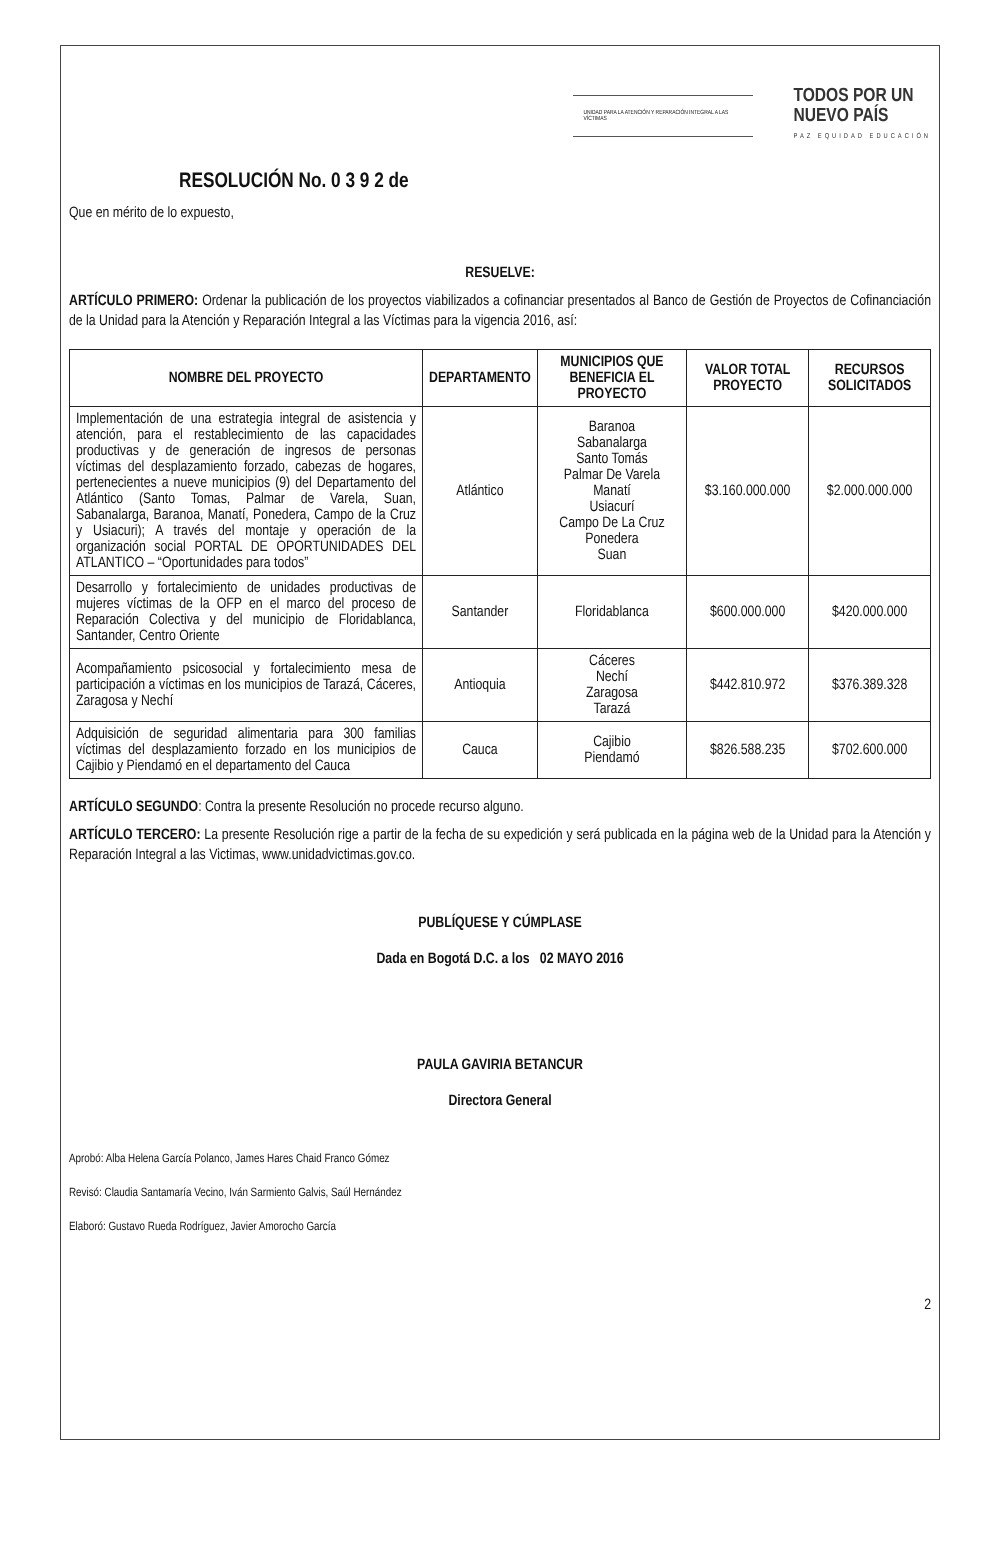UNIDAD PARA LA ATENCIÓN Y REPARACIÓN INTEGRAL A LAS VÍCTIMAS
TODOS POR UN
NUEVO PAÍS
PAZ EQUIDAD EDUCACIÓN
RESOLUCIÓN No. 0 3 9 2 de
Que en mérito de lo expuesto,
RESUELVE:
ARTÍCULO PRIMERO: Ordenar la publicación de los proyectos viabilizados a cofinanciar presentados al Banco de Gestión de Proyectos de Cofinanciación de la Unidad para la Atención y Reparación Integral a las Víctimas para la vigencia 2016, así:
| NOMBRE DEL PROYECTO | DEPARTAMENTO | MUNICIPIOS QUE BENEFICIA EL PROYECTO | VALOR TOTAL PROYECTO | RECURSOS SOLICITADOS |
| --- | --- | --- | --- | --- |
| Implementación de una estrategia integral de asistencia y atención, para el restablecimiento de las capacidades productivas y de generación de ingresos de personas víctimas del desplazamiento forzado, cabezas de hogares, pertenecientes a nueve municipios (9) del Departamento del Atlántico (Santo Tomas, Palmar de Varela, Suan, Sabanalarga, Baranoa, Manatí, Ponedera, Campo de la Cruz y Usiacuri); A través del montaje y operación de la organización social PORTAL DE OPORTUNIDADES DEL ATLANTICO – “Oportunidades para todos” | Atlántico | Baranoa Sabanalarga Santo Tomás Palmar De Varela Manatí Usiacurí Campo De La Cruz Ponedera Suan | $3.160.000.000 | $2.000.000.000 |
| Desarrollo y fortalecimiento de unidades productivas de mujeres víctimas de la OFP en el marco del proceso de Reparación Colectiva y del municipio de Floridablanca, Santander, Centro Oriente | Santander | Floridablanca | $600.000.000 | $420.000.000 |
| Acompañamiento psicosocial y fortalecimiento mesa de participación a víctimas en los municipios de Tarazá, Cáceres, Zaragosa y Nechí | Antioquia | Cáceres Nechí Zaragosa Tarazá | $442.810.972 | $376.389.328 |
| Adquisición de seguridad alimentaria para 300 familias víctimas del desplazamiento forzado en los municipios de Cajibio y Piendamó en el departamento del Cauca | Cauca | Cajibio Piendamó | $826.588.235 | $702.600.000 |
ARTÍCULO SEGUNDO: Contra la presente Resolución no procede recurso alguno.
ARTÍCULO TERCERO: La presente Resolución rige a partir de la fecha de su expedición y será publicada en la página web de la Unidad para la Atención y Reparación Integral a las Victimas, www.unidadvictimas.gov.co.
PUBLÍQUESE Y CÚMPLASE
Dada en Bogotá D.C. a los 02 MAYO 2016
PAULA GAVIRIA BETANCUR
Directora General
Aprobó: Alba Helena García Polanco, James Hares Chaid Franco Gómez
Revisó: Claudia Santamaría Vecino, Iván Sarmiento Galvis, Saúl Hernández
Elaboró: Gustavo Rueda Rodríguez, Javier Amorocho García
2